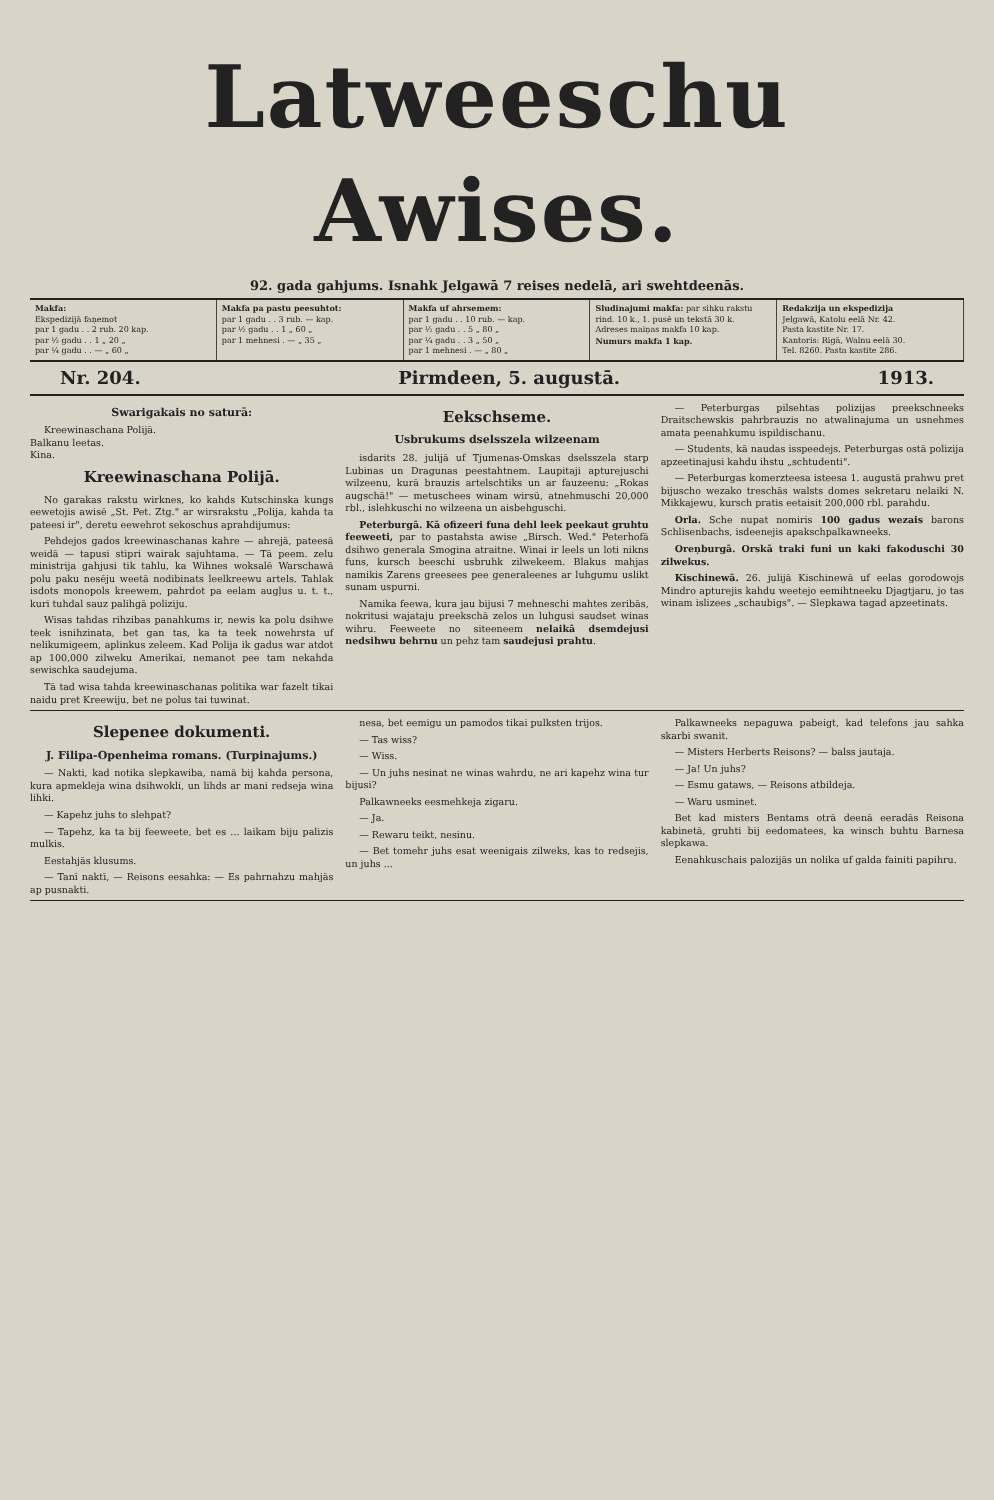Latweeschu Awises.
92. gada gahjums. Isnahk Jelgawā 7 reises nedelā, ari swehtdeenās.
Makfa:
Ekspedizijā faņemot
par 1 gadu . . 2 rub. 20 kap.
par ½ gadu . . 1 „ 20 „
par ¼ gadu . . — „ 60 „
Makfa pa pastu peesuhtot:
par 1 gadu . . 3 rub. — kap.
par ½ gadu . . 1 „ 60 „
par 1 mehnesi . — „ 35 „
Makfa uf ahrsemem:
par 1 gadu . . 10 rub. — kap.
par ½ gadu . . 5 „ 80 „
par ¼ gadu . . 3 „ 50 „
par 1 mehnesi . — „ 80 „
Sludinajumi makfa: par sihku rakstu rind. 10 k., 1. pusē un tekstā 30 k.
Adreses maiņas makfa 10 kap.
Numurs makfa 1 kap.
Redakzija un ekspedizija
Jelgawā, Katolu eelā Nr. 42.
Pasta kastite Nr. 17.
Kantoris: Rigā, Walnu eelā 30.
Tel. 8260. Pasta kastite 286.
Nr. 204. Pirmdeen, 5. augustā. 1913.
Swarigakais no saturā:
Kreewinaschana Polijā.
Balkanu leetas.
Kina.
Kreewinaschana Polijā.
No garakas rakstu wirknes, ko kahds Kutschinska kungs eewetojis awisē „St. Pet. Ztg." ar wirsrakstu „Polija, kahda ta pateesi ir", deretu eewehrot sekoschus aprahdijumus:
Pehdejos gados kreewinaschanas kahre — ahrejā, pateesā weidā — tapusi stipri wairak sajuhtama. — Tā peem. zelu ministrija gahjusi tik tahlu, ka Wihnes woksalē Warschawā polu paku nesēju weetā nodibinats leelkreewu artels. Tahlak isdots monopols kreewem, pahrdot pa eelam augļus u. t. t., kuri tuhdal sauz palihgā poliziju.
Wisas tahdas rihzibas panahkums ir, newis ka polu dsihwe teek isnihzinata, bet gan tas, ka ta teek nowehrsta uf nelikumigeem, aplinkus zeleem. Kad Polija ik gadus war atdot ap 100,000 zilweku Amerikai, nemanot pee tam nekahda sewischka saudejuma.
Tā tad wisa tahda kreewinaschanas politika war fazelt tikai naidu pret Kreewiju, bet ne polus tai tuwinat.
Eekschseme.
Usbrukums dselsszela wilzeenam
isdarits 28. julijā uf Tjumenas-Omskas dselsszela starp Lubinas un Dragunas peestahtnem. Laupitaji apturejuschi wilzeenu, kurā brauzis artelschtiks un ar fauzeenu: „Rokas augschā!" — metuschees winam wirsū, atnehmuschi 20,000 rbl., islehkuschi no wilzeena un aisbehguschi.
Peterburgā. Kā ofizeeri funa dehl leek peekaut gruhtu feeweeti, par to pastahsta awise „Birsch. Wed." Peterhofā dsihwo generala Smogina atraitne. Winai ir leels un loti nikns funs, kursch beeschi usbruhk zilwekeem. Blakus mahjas namikis Zarens greesees pee generaleenes ar luhgumu uslikt sunam uspurni.
Namika feewa, kura jau bijusi 7 mehneschi mahtes zeribās, nokritusi wajataju preekschā zelos un luhgusi saudset winas wihru. Feeweete no siteeneem nelaikā dsemdejusi nedsihwu behrnu un pehz tam saudejusi prahtu.
— Peterburgas pilsehtas polizijas preekschneeks Draitschewskis pahrbrauzis no atwalinajuma un usnehmes amata peenahkumu ispildischanu.
— Students, kā naudas isspeedejs. Peterburgas ostā polizija apzeetinajusi kahdu ihstu „schtudenti".
— Peterburgas komerzteesa isteesa 1. augustā prahwu pret bijuscho wezako treschās walsts domes sekretaru nelaiki N. Mikkajewu, kursch pratis eetaisit 200,000 rbl. parahdu.
Orla. Sche nupat nomiris 100 gadus wezais barons Schlisenbachs, isdeenejis apakschpalkawneeks.
Oreņburgā. Orskā traki funi un kaki fakoduschi 30 zilwekus.
Kischinewā. 26. julijā Kischinewā uf eelas gorodowojs Mindro apturejis kahdu weetejo eemihtneeku Djagtjaru, jo tas winam islizees „schaubigs". — Slepkawa tagad apzeetinats.
Slepenee dokumenti.
J. Filipa-Openheima romans. (Turpinajums.)
— Nakti, kad notika slepkawiba, namā bij kahda persona, kura apmekleja wina dsihwokli, un lihds ar mani redseja wina lihki.
— Kapehz juhs to slehpat?
— Tapehz, ka ta bij feeweete, bet es ... laikam biju palizis mulkis.
Eestahjās klusums.
— Tanī naktī, — Reisons eesahka: — Es pahrnahzu mahjās ap pusnakti.
nesa, bet eemigu un pamodos tikai pulksten trijos.
— Tas wiss?
— Wiss.
— Un juhs nesinat ne winas wahrdu, ne ari kapehz wina tur bijusi?
Palkawneeks eesmehkeja zigaru.
— Ja.
— Rewaru teikt, nesinu.
— Bet tomehr juhs esat weenigais zilweks, kas to redsejis, un juhs ...
Palkawneeks nepaguwa pabeigt, kad telefons jau sahka skarbi swanit.
— Misters Herberts Reisons? — balss jautaja.
— Ja! Un juhs?
— Esmu gataws, — Reisons atbildeja.
— Waru usminet.
Bet kad misters Bentams otrā deenā eeradās Reisona kabinetā, gruhti bij eedomatees, ka winsch buhtu Barnesa slepkawa.
Eenahkuschais palozijās un nolika uf galda fainiti papihru.